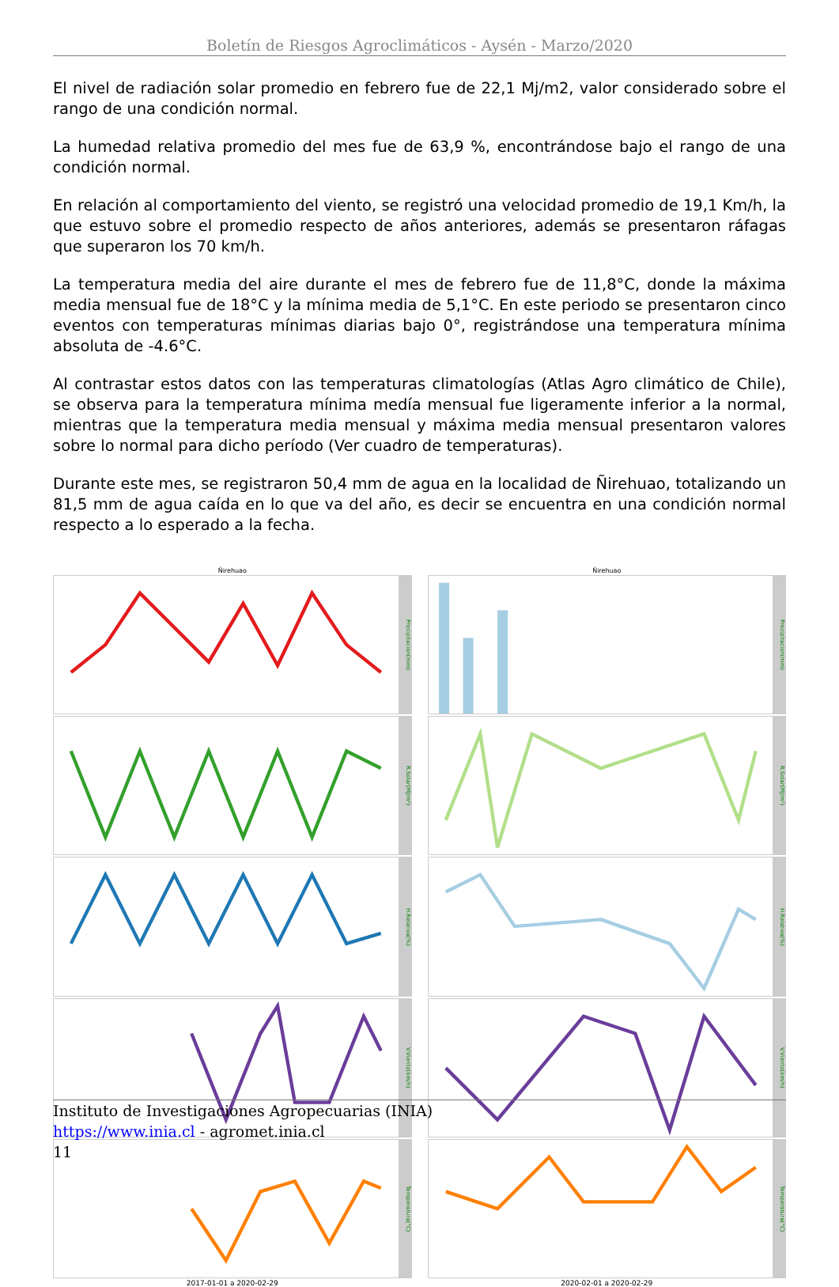Boletín de Riesgos Agroclimáticos - Aysén - Marzo/2020
El nivel de radiación solar promedio en febrero fue de 22,1 Mj/m2, valor considerado sobre el rango de una condición normal.
La humedad relativa promedio del mes fue de 63,9 %, encontrándose bajo el rango de una condición normal.
En relación al comportamiento del viento, se registró una velocidad promedio de 19,1 Km/h, la que estuvo sobre el promedio respecto de años anteriores, además se presentaron ráfagas que superaron los 70 km/h.
La temperatura media del aire durante el mes de febrero fue de 11,8°C, donde la máxima media mensual fue de 18°C y la mínima media de 5,1°C. En este periodo se presentaron cinco eventos con temperaturas mínimas diarias bajo 0°, registrándose una temperatura mínima absoluta de -4.6°C.
Al contrastar estos datos con las temperaturas climatologías (Atlas Agro climático de Chile), se observa para la temperatura mínima medía mensual fue ligeramente inferior a la normal, mientras que la temperatura media mensual y máxima media mensual presentaron valores sobre lo normal para dicho período (Ver cuadro de temperaturas).
Durante este mes, se registraron 50,4 mm de agua en la localidad de Ñirehuao, totalizando un 81,5 mm de agua caída en lo que va del año, es decir se encuentra en una condición normal respecto a lo esperado a la fecha.
Ñirehuao
Precipitacion(mm)
R.Solar(MJ/m²)
H.Relativa(%)
V.Viento(km/h)
Temperatura(°C)
2017-01-01 a 2020-02-29
Ñirehuao
Precipitacion(mm)
R.Solar(MJ/m²)
H.Relativa(%)
V.Viento(km/h)
Temperatura(°C)
2020-02-01 a 2020-02-29
Instituto de Investigaciones Agropecuarias (INIA)
https://www.inia.cl - agromet.inia.cl
11